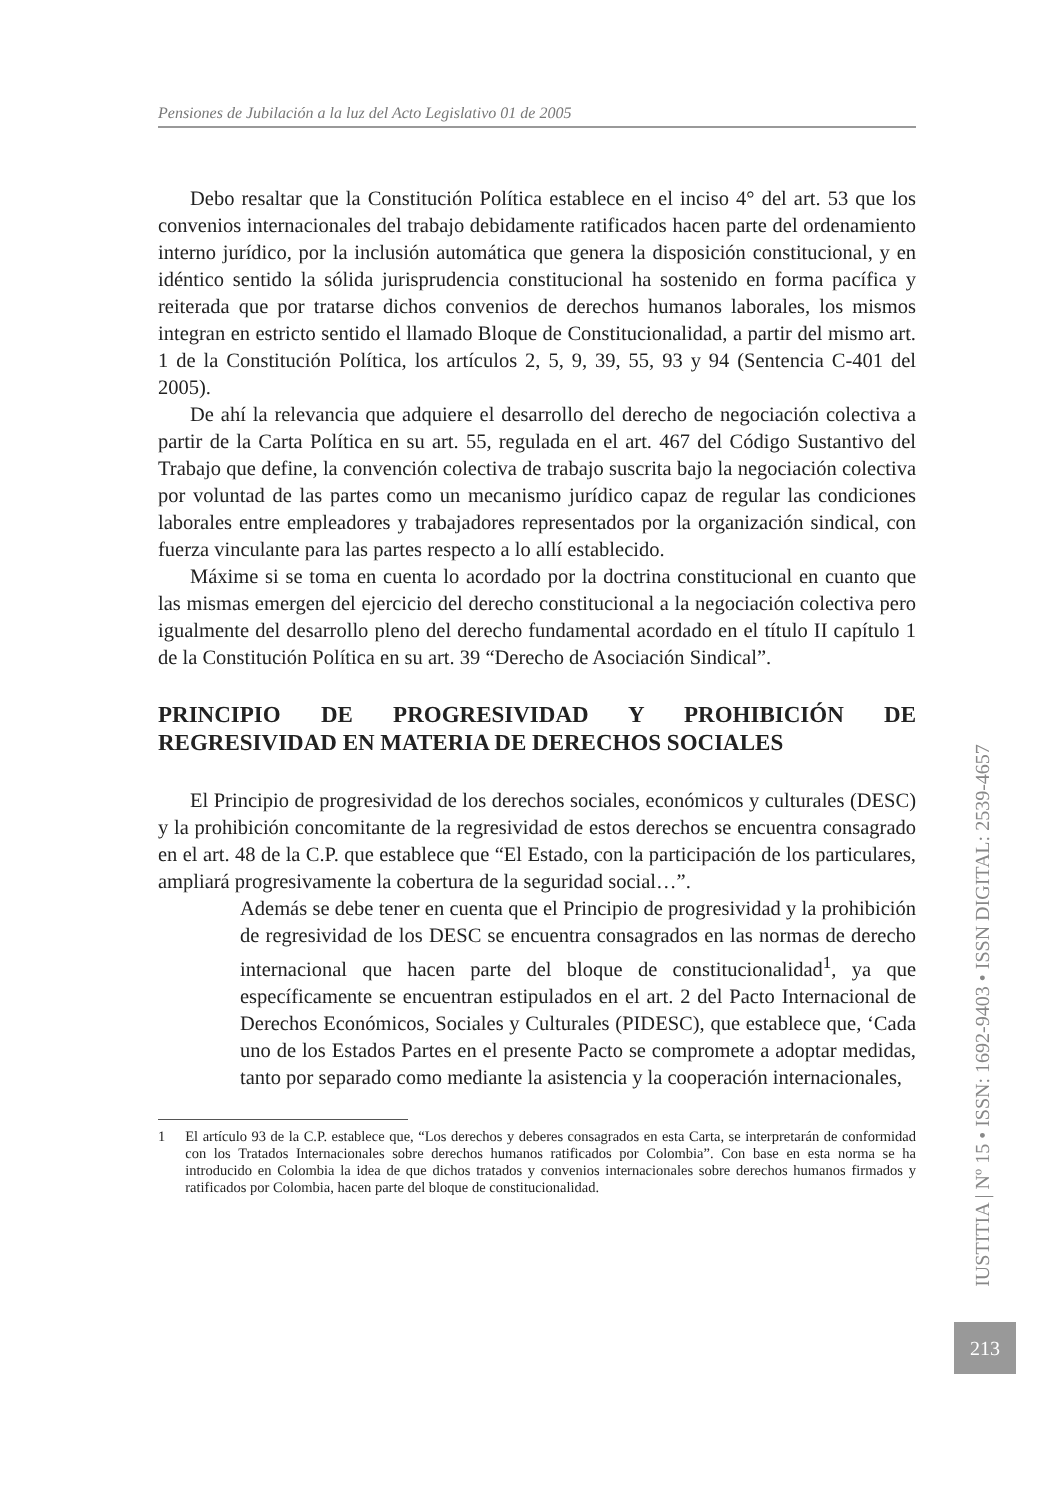Pensiones de Jubilación a la luz del Acto Legislativo 01 de 2005
Debo resaltar que la Constitución Política establece en el inciso 4° del art. 53 que los convenios internacionales del trabajo debidamente ratificados hacen parte del ordenamiento interno jurídico, por la inclusión automática que genera la disposición constitucional, y en idéntico sentido la sólida jurisprudencia constitucional ha sostenido en forma pacífica y reiterada que por tratarse dichos convenios de derechos humanos laborales, los mismos integran en estricto sentido el llamado Bloque de Constitucionalidad, a partir del mismo art. 1 de la Constitución Política, los artículos 2, 5, 9, 39, 55, 93 y 94 (Sentencia C-401 del 2005).
De ahí la relevancia que adquiere el desarrollo del derecho de negociación colectiva a partir de la Carta Política en su art. 55, regulada en el art. 467 del Código Sustantivo del Trabajo que define, la convención colectiva de trabajo suscrita bajo la negociación colectiva por voluntad de las partes como un mecanismo jurídico capaz de regular las condiciones laborales entre empleadores y trabajadores representados por la organización sindical, con fuerza vinculante para las partes respecto a lo allí establecido.
Máxime si se toma en cuenta lo acordado por la doctrina constitucional en cuanto que las mismas emergen del ejercicio del derecho constitucional a la negociación colectiva pero igualmente del desarrollo pleno del derecho fundamental acordado en el título II capítulo 1 de la Constitución Política en su art. 39 “Derecho de Asociación Sindical”.
PRINCIPIO DE PROGRESIVIDAD Y PROHIBICIÓN DE REGRESIVIDAD EN MATERIA DE DERECHOS SOCIALES
El Principio de progresividad de los derechos sociales, económicos y culturales (DESC) y la prohibición concomitante de la regresividad de estos derechos se encuentra consagrado en el art. 48 de la C.P. que establece que “El Estado, con la participación de los particulares, ampliará progresivamente la cobertura de la seguridad social…”.
Además se debe tener en cuenta que el Principio de progresividad y la prohibición de regresividad de los DESC se encuentra consagrados en las normas de derecho internacional que hacen parte del bloque de constitucionalidad<sup>1</sup>, ya que específicamente se encuentran estipulados en el art. 2 del Pacto Internacional de Derechos Económicos, Sociales y Culturales (PIDESC), que establece que, ‘Cada uno de los Estados Partes en el presente Pacto se compromete a adoptar medidas, tanto por separado como mediante la asistencia y la cooperación internacionales,
1 El artículo 93 de la C.P. establece que, “Los derechos y deberes consagrados en esta Carta, se interpretarán de conformidad con los Tratados Internacionales sobre derechos humanos ratificados por Colombia”. Con base en esta norma se ha introducido en Colombia la idea de que dichos tratados y convenios internacionales sobre derechos humanos firmados y ratificados por Colombia, hacen parte del bloque de constitucionalidad.
IUSTITIA | Nº 15 • ISSN: 1692-9403 • ISSN DIGITAL: 2539-4657
213